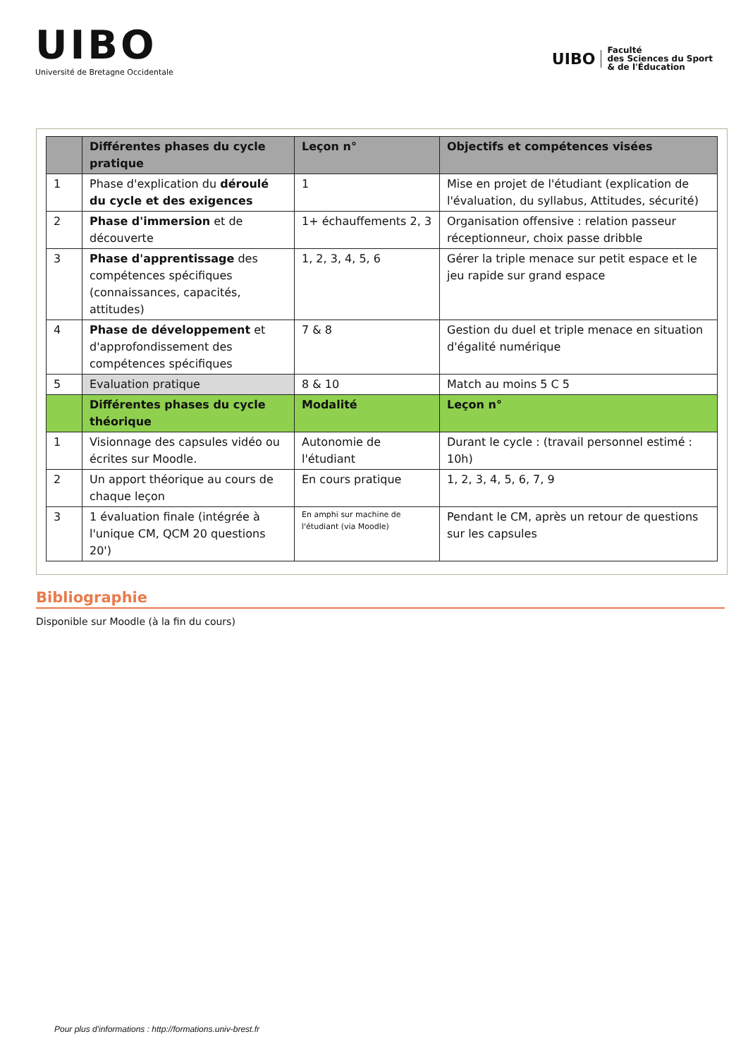UIBO
Université de Bretagne Occidentale
UIBO Faculté
des Sciences du Sport
& de l'Éducation
| | Différentes phases du cycle pratique | Leçon n° | Objectifs et compétences visées |
| --- | --- | --- | --- |
| 1 | Phase d'explication du déroulé du cycle et des exigences | 1 | Mise en projet de l'étudiant (explication de l'évaluation, du syllabus, Attitudes, sécurité) |
| 2 | Phase d'immersion et de découverte | 1+ échauffements 2, 3 | Organisation offensive : relation passeur réceptionneur, choix passe dribble |
| 3 | Phase d'apprentissage des compétences spécifiques (connaissances, capacités, attitudes) | 1, 2, 3, 4, 5, 6 | Gérer la triple menace sur petit espace et le jeu rapide sur grand espace |
| 4 | Phase de développement et d'approfondissement des compétences spécifiques | 7 & 8 | Gestion du duel et triple menace en situation d'égalité numérique |
| 5 | Evaluation pratique | 8 & 10 | Match au moins 5 C 5 |
| | Différentes phases du cycle théorique | Modalité | Leçon n° |
| 1 | Visionnage des capsules vidéo ou écrites sur Moodle. | Autonomie de l'étudiant | Durant le cycle : (travail personnel estimé : 10h) |
| 2 | Un apport théorique au cours de chaque leçon | En cours pratique | 1, 2, 3, 4, 5, 6, 7, 9 |
| 3 | 1 évaluation finale (intégrée à l'unique CM, QCM 20 questions 20') | En amphi sur machine de l'étudiant (via Moodle) | Pendant le CM, après un retour de questions sur les capsules |
Bibliographie
Disponible sur Moodle (à la fin du cours)
Pour plus d'informations : http://formations.univ-brest.fr